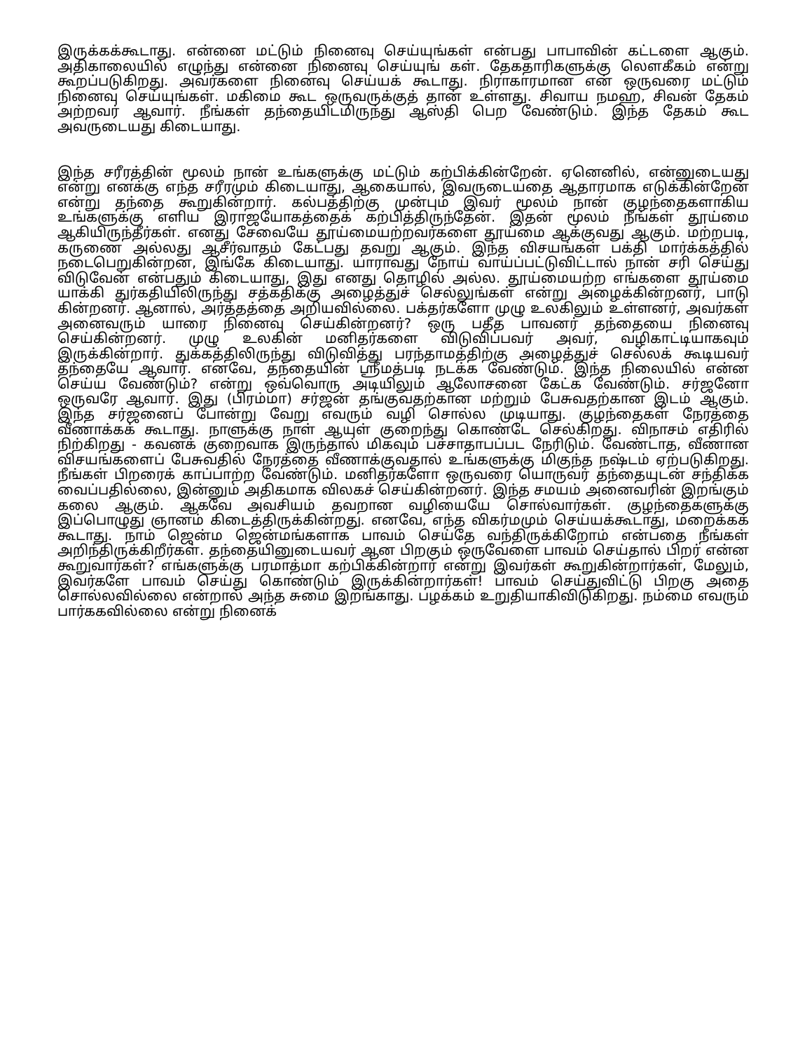இருக்கக்கூடாது. என்னை மட்டும் நினைவு செய்யுங்கள் என்பது பாபாவின் கட்டளை ஆகும். அதிகாலையில் எழுந்து என்னை நினைவு செய்யுங் கள். தேகதாரிகளுக்கு லௌகீகம் என்று கூறப்படுகிறது. அவர்களை நினைவு செய்யக் கூடாது. நிராகாரமான என் ஒருவரை மட்டும் நினைவு செய்யுங்கள். மகிமை கூட ஒருவருக்குத் தான் உள்ளது. சிவாய நமஹ, சிவன் தேகம் அற்றவர் ஆவார். நீங்கள் தந்தையிடமிருந்து ஆஸ்தி பெற வேண்டும். இந்த தேகம் கூட அவருடையது கிடையாது.
இந்த சரீரத்தின் மூலம் நான் உங்களுக்கு மட்டும் கற்பிக்கின்றேன். ஏனெனில், என்னுடையது என்று எனக்கு எந்த சரீரமும் கிடையாது, ஆகையால், இவருடையதை ஆதாரமாக எடுக்கின்றேன் என்று தந்தை கூறுகின்றார். கல்பத்திற்கு முன்பும் இவர் மூலம் நான் குழந்தைகளாகிய உங்களுக்கு எளிய இராஜயோகத்தைக் கற்பித்திருந்தேன். இதன் மூலம் நீங்கள் தூய்மை ஆகியிருந்தீர்கள். எனது சேவையே தூய்மையற்றவர்களை தூய்மை ஆக்குவது ஆகும். மற்றபடி, கருணை அல்லது ஆசீர்வாதம் கேட்பது தவறு ஆகும். இந்த விசயங்கள் பக்தி மார்க்கத்தில் நடைபெறுகின்றன, இங்கே கிடையாது. யாராவது நோய் வாய்ப்பட்டுவிட்டால் நான் சரி செய்து விடுவேன் என்பதும் கிடையாது, இது எனது தொழில் அல்ல. தூய்மையற்ற எங்களை தூய்மை யாக்கி துர்கதியிலிருந்து சத்கதிக்கு அழைத்துச் செல்லுங்கள் என்று அழைக்கின்றனர், பாடு கின்றனர். ஆனால், அர்த்தத்தை அறியவில்லை. பக்தர்களோ முழு உலகிலும் உள்ளனர், அவர்கள் அனைவரும் யாரை நினைவு செய்கின்றனர்? ஒரு பதீத பாவனர் தந்தையை நினைவு செய்கின்றனர். முழு உலகின் மனிதர்களை விடுவிப்பவர் அவர், வழிகாட்டியாகவும் இருக்கின்றார். துக்கத்திலிருந்து விடுவித்து பரந்தாமத்திற்கு அழைத்துச் செல்லக் கூடியவர் தந்தையே ஆவார். எனவே, தந்தையின் ஸ்ரீமத்படி நடக்க வேண்டும். இந்த நிலையில் என்ன செய்ய வேண்டும்? என்று ஒவ்வொரு அடியிலும் ஆலோசனை கேட்க வேண்டும். சர்ஜனோ ஒருவரே ஆவார். இது (பிரம்மா) சர்ஜன் தங்குவதற்கான மற்றும் பேசுவதற்கான இடம் ஆகும். இந்த சர்ஜனைப் போன்று வேறு எவரும் வழி சொல்ல முடியாது. குழந்தைகள் நேரத்தை வீணாக்கக் கூடாது. நாளுக்கு நாள் ஆயுள் குறைந்து கொண்டே செல்கிறது. விநாசம் எதிரில் நிற்கிறது - கவனக் குறைவாக இருந்தால் மிகவும் பச்சாதாபப்பட நேரிடும். வேண்டாத, வீணான விசயங்களைப் பேசுவதில் நேரத்தை வீணாக்குவதால் உங்களுக்கு மிகுந்த நஷ்டம் ஏற்படுகிறது. நீங்கள் பிறரைக் காப்பாற்ற வேண்டும். மனிதர்களோ ஒருவரை யொருவர் தந்தையுடன் சந்திக்க வைப்பதில்லை, இன்னும் அதிகமாக விலகச் செய்கின்றனர். இந்த சமயம் அனைவரின் இறங்கும் கலை ஆகும். ஆகவே அவசியம் தவறான வழியையே சொல்வார்கள். குழந்தைகளுக்கு இப்பொழுது ஞானம் கிடைத்திருக்கின்றது. எனவே, எந்த விகர்மமும் செய்யக்கூடாது, மறைக்கக் கூடாது. நாம் ஜென்ம ஜென்மங்களாக பாவம் செய்தே வந்திருக்கிறோம் என்பதை நீங்கள் அறிந்திருக்கிறீர்கள். தந்தையினுடையவர் ஆன பிறகும் ஒருவேளை பாவம் செய்தால் பிறர் என்ன கூறுவார்கள்? எங்களுக்கு பரமாத்மா கற்பிக்கின்றார் என்று இவர்கள் கூறுகின்றார்கள், மேலும், இவர்களே பாவம் செய்து கொண்டும் இருக்கின்றார்கள்! பாவம் செய்துவிட்டு பிறகு அதை சொல்லவில்லை என்றால் அந்த சுமை இறங்காது. பழக்கம் உறுதியாகிவிடுகிறது. நம்மை எவரும் பார்ககவில்லை என்று நினைக்